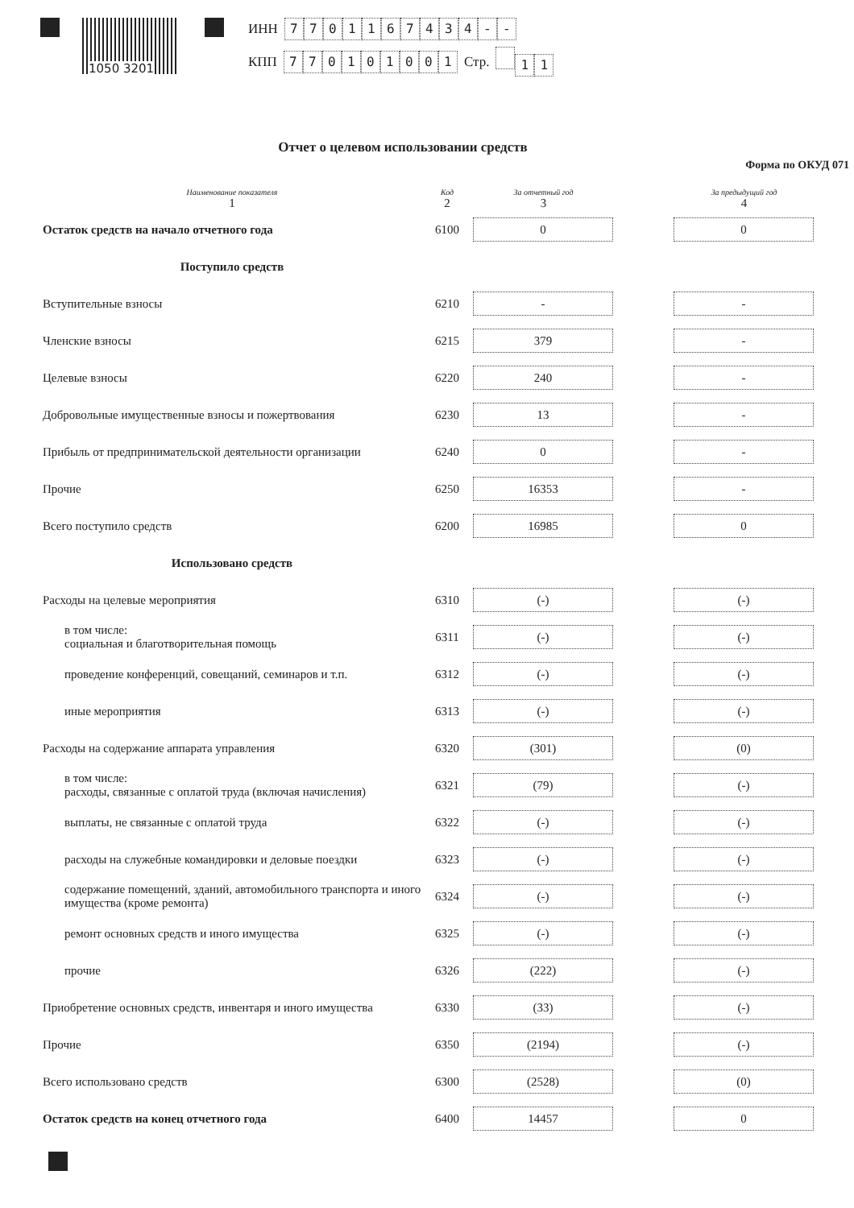1050 3201
ИНН 7701167434 - -
КПП 770101001 Стр. 11
Отчет о целевом использовании средств
Форма по ОКУД 071
| Наименование показателя 1 | Код 2 | За отчетный год 3 | | За предыдущий год 4 |
| --- | --- | --- | --- | --- |
| Остаток средств на начало отчетного года | 6100 | 0 | | 0 |
| Поступило средств | | | | |
| Вступительные взносы | 6210 | - | | - |
| Членские взносы | 6215 | 379 | | - |
| Целевые взносы | 6220 | 240 | | - |
| Добровольные имущественные взносы и пожертвования | 6230 | 13 | | - |
| Прибыль от предпринимательской деятельности организации | 6240 | 0 | | - |
| Прочие | 6250 | 16353 | | - |
| Всего поступило средств | 6200 | 16985 | | 0 |
| Использовано средств | | | | |
| Расходы на целевые мероприятия | 6310 | (-) | | (-) |
| в том числе: социальная и благотворительная помощь | 6311 | (-) | | (-) |
| проведение конференций, совещаний, семинаров и т.п. | 6312 | (-) | | (-) |
| иные мероприятия | 6313 | (-) | | (-) |
| Расходы на содержание аппарата управления | 6320 | (301) | | (0) |
| в том числе: расходы, связанные с оплатой труда (включая начисления) | 6321 | (79) | | (-) |
| выплаты, не связанные с оплатой труда | 6322 | (-) | | (-) |
| расходы на служебные командировки и деловые поездки | 6323 | (-) | | (-) |
| содержание помещений, зданий, автомобильного транспорта и иного имущества (кроме ремонта) | 6324 | (-) | | (-) |
| ремонт основных средств и иного имущества | 6325 | (-) | | (-) |
| прочие | 6326 | (222) | | (-) |
| Приобретение основных средств, инвентаря и иного имущества | 6330 | (33) | | (-) |
| Прочие | 6350 | (2194) | | (-) |
| Всего использовано средств | 6300 | (2528) | | (0) |
| Остаток средств на конец отчетного года | 6400 | 14457 | | 0 |